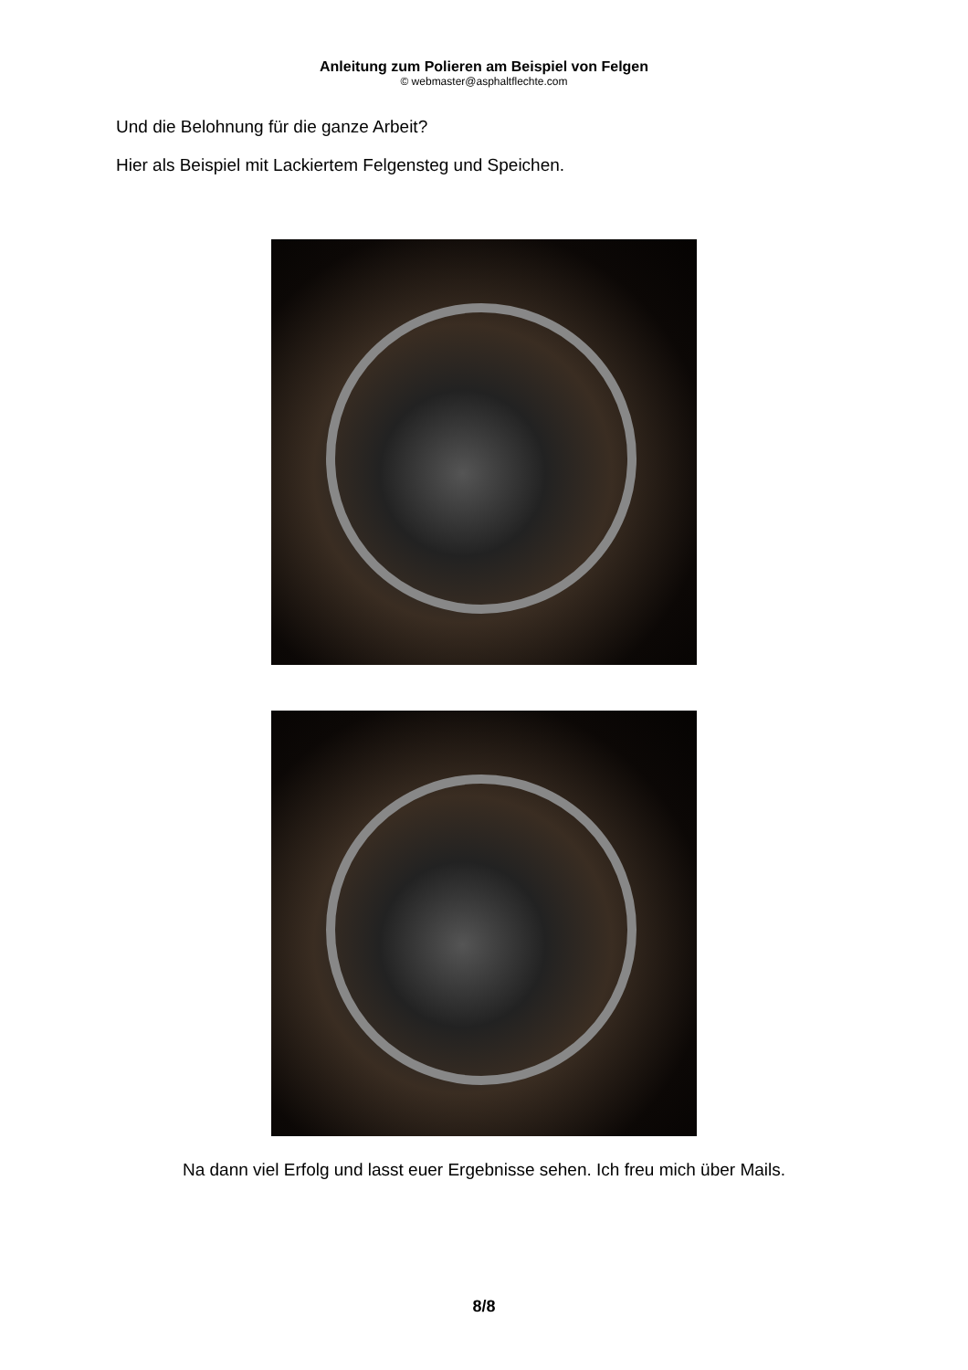Anleitung zum Polieren am Beispiel von Felgen
© webmaster@asphaltflechte.com
Und die Belohnung für die ganze Arbeit?
Hier als Beispiel mit Lackiertem Felgensteg und Speichen.
Na dann viel Erfolg und lasst euer Ergebnisse sehen. Ich freu mich über Mails.
8/8